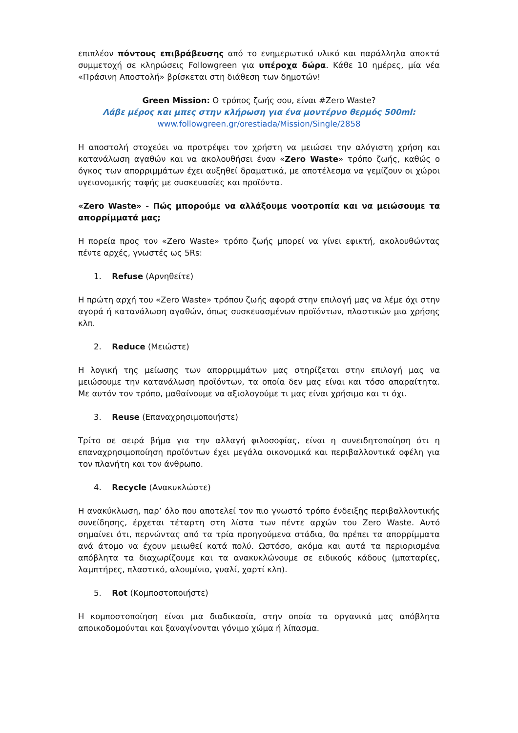επιπλέον πόντους επιβράβευσης από το ενημερωτικό υλικό και παράλληλα αποκτά συμμετοχή σε κληρώσεις Followgreen για υπέροχα δώρα. Κάθε 10 ημέρες, μία νέα «Πράσινη Αποστολή» βρίσκεται στη διάθεση των δημοτών!
Green Mission: Ο τρόπος ζωής σου, είναι #Zero Waste?
Λάβε μέρος και μπες στην κλήρωση για ένα μοντέρνο θερμός 500ml:
www.followgreen.gr/orestiada/Mission/Single/2858
Η αποστολή στοχεύει να προτρέψει τον χρήστη να μειώσει την αλόγιστη χρήση και κατανάλωση αγαθών και να ακολουθήσει έναν «Zero Waste» τρόπο ζωής, καθώς ο όγκος των απορριμμάτων έχει αυξηθεί δραματικά, με αποτέλεσμα να γεμίζουν οι χώροι υγειονομικής ταφής με συσκευασίες και προϊόντα.
«Zero Waste» - Πώς μπορούμε να αλλάξουμε νοοτροπία και να μειώσουμε τα απορρίμματά μας;
Η πορεία προς τον «Zero Waste» τρόπο ζωής μπορεί να γίνει εφικτή, ακολουθώντας πέντε αρχές, γνωστές ως 5Rs:
1. Refuse (Αρνηθείτε)
Η πρώτη αρχή του «Zero Waste» τρόπου ζωής αφορά στην επιλογή μας να λέμε όχι στην αγορά ή κατανάλωση αγαθών, όπως συσκευασμένων προϊόντων, πλαστικών μια χρήσης κλπ.
2. Reduce (Μειώστε)
Η λογική της μείωσης των απορριμμάτων μας στηρίζεται στην επιλογή μας να μειώσουμε την κατανάλωση προϊόντων, τα οποία δεν μας είναι και τόσο απαραίτητα. Με αυτόν τον τρόπο, μαθαίνουμε να αξιολογούμε τι μας είναι χρήσιμο και τι όχι.
3. Reuse (Επαναχρησιμοποιήστε)
Τρίτο σε σειρά βήμα για την αλλαγή φιλοσοφίας, είναι η συνειδητοποίηση ότι η επαναχρησιμοποίηση προϊόντων έχει μεγάλα οικονομικά και περιβαλλοντικά οφέλη για τον πλανήτη και τον άνθρωπο.
4. Recycle (Ανακυκλώστε)
Η ανακύκλωση, παρ’ όλο που αποτελεί τον πιο γνωστό τρόπο ένδειξης περιβαλλοντικής συνείδησης, έρχεται τέταρτη στη λίστα των πέντε αρχών του Zero Waste. Αυτό σημαίνει ότι, περνώντας από τα τρία προηγούμενα στάδια, θα πρέπει τα απορρίμματα ανά άτομο να έχουν μειωθεί κατά πολύ. Ωστόσο, ακόμα και αυτά τα περιορισμένα απόβλητα τα διαχωρίζουμε και τα ανακυκλώνουμε σε ειδικούς κάδους (μπαταρίες, λαμπτήρες, πλαστικό, αλουμίνιο, γυαλί, χαρτί κλπ).
5. Rot (Κομποστοποιήστε)
Η κομποστοποίηση είναι μια διαδικασία, στην οποία τα οργανικά μας απόβλητα αποικοδομούνται και ξαναγίνονται γόνιμο χώμα ή λίπασμα.